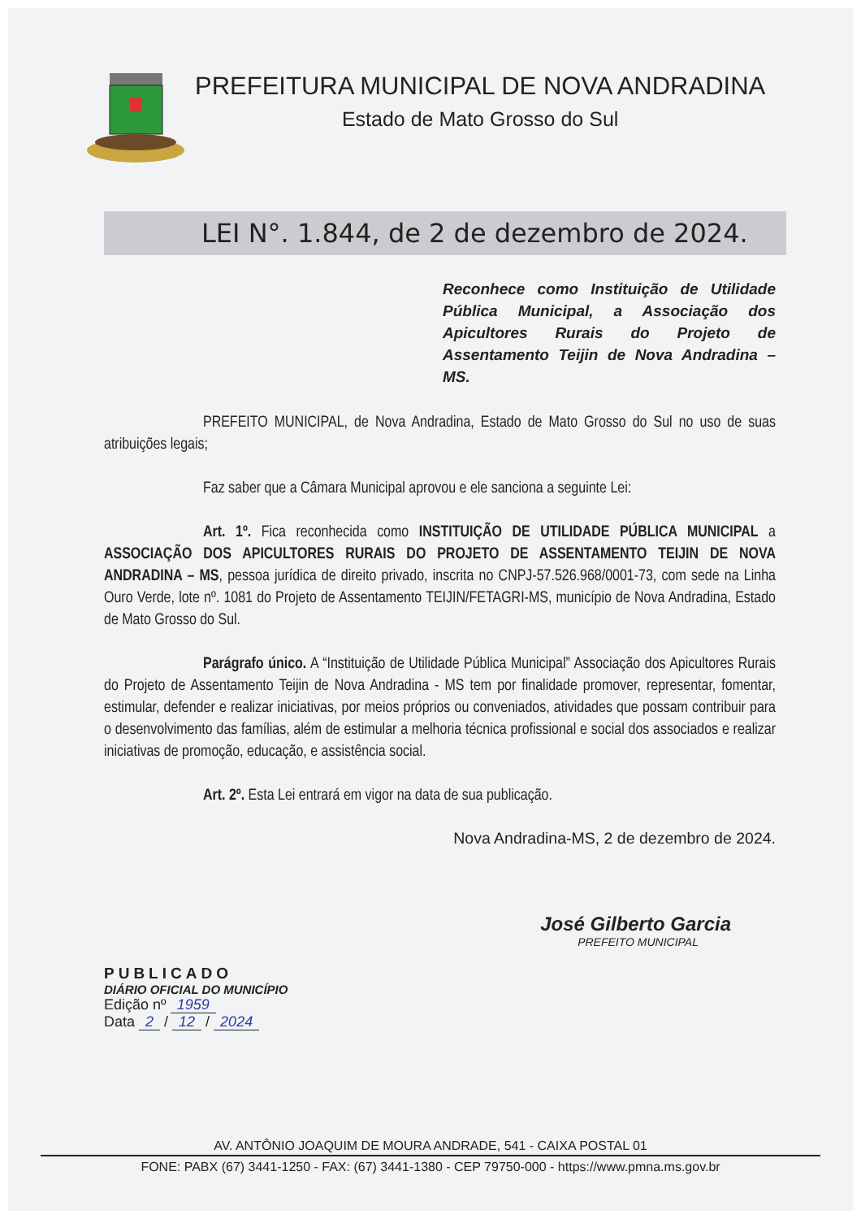PREFEITURA MUNICIPAL DE NOVA ANDRADINA
Estado de Mato Grosso do Sul
LEI N°. 1.844, de 2 de dezembro de 2024.
Reconhece como Instituição de Utilidade Pública Municipal, a Associação dos Apicultores Rurais do Projeto de Assentamento Teijin de Nova Andradina – MS.
PREFEITO MUNICIPAL, de Nova Andradina, Estado de Mato Grosso do Sul no uso de suas atribuições legais;
Faz saber que a Câmara Municipal aprovou e ele sanciona a seguinte Lei:
Art. 1º. Fica reconhecida como INSTITUIÇÃO DE UTILIDADE PÚBLICA MUNICIPAL a ASSOCIAÇÃO DOS APICULTORES RURAIS DO PROJETO DE ASSENTAMENTO TEIJIN DE NOVA ANDRADINA – MS, pessoa jurídica de direito privado, inscrita no CNPJ-57.526.968/0001-73, com sede na Linha Ouro Verde, lote nº. 1081 do Projeto de Assentamento TEIJIN/FETAGRI-MS, município de Nova Andradina, Estado de Mato Grosso do Sul.
Parágrafo único. A “Instituição de Utilidade Pública Municipal” Associação dos Apicultores Rurais do Projeto de Assentamento Teijin de Nova Andradina - MS tem por finalidade promover, representar, fomentar, estimular, defender e realizar iniciativas, por meios próprios ou conveniados, atividades que possam contribuir para o desenvolvimento das famílias, além de estimular a melhoria técnica profissional e social dos associados e realizar iniciativas de promoção, educação, e assistência social.
Art. 2º. Esta Lei entrará em vigor na data de sua publicação.
Nova Andradina-MS, 2 de dezembro de 2024.
José Gilberto Garcia
PREFEITO MUNICIPAL
PUBLICADO
DIÁRIO OFICIAL DO MUNICÍPIO
Edição nº 1959
Data 2 / 12 / 2024
AV. ANTÔNIO JOAQUIM DE MOURA ANDRADE, 541 - CAIXA POSTAL 01
FONE: PABX (67) 3441-1250 - FAX: (67) 3441-1380 - CEP 79750-000 - https://www.pmna.ms.gov.br